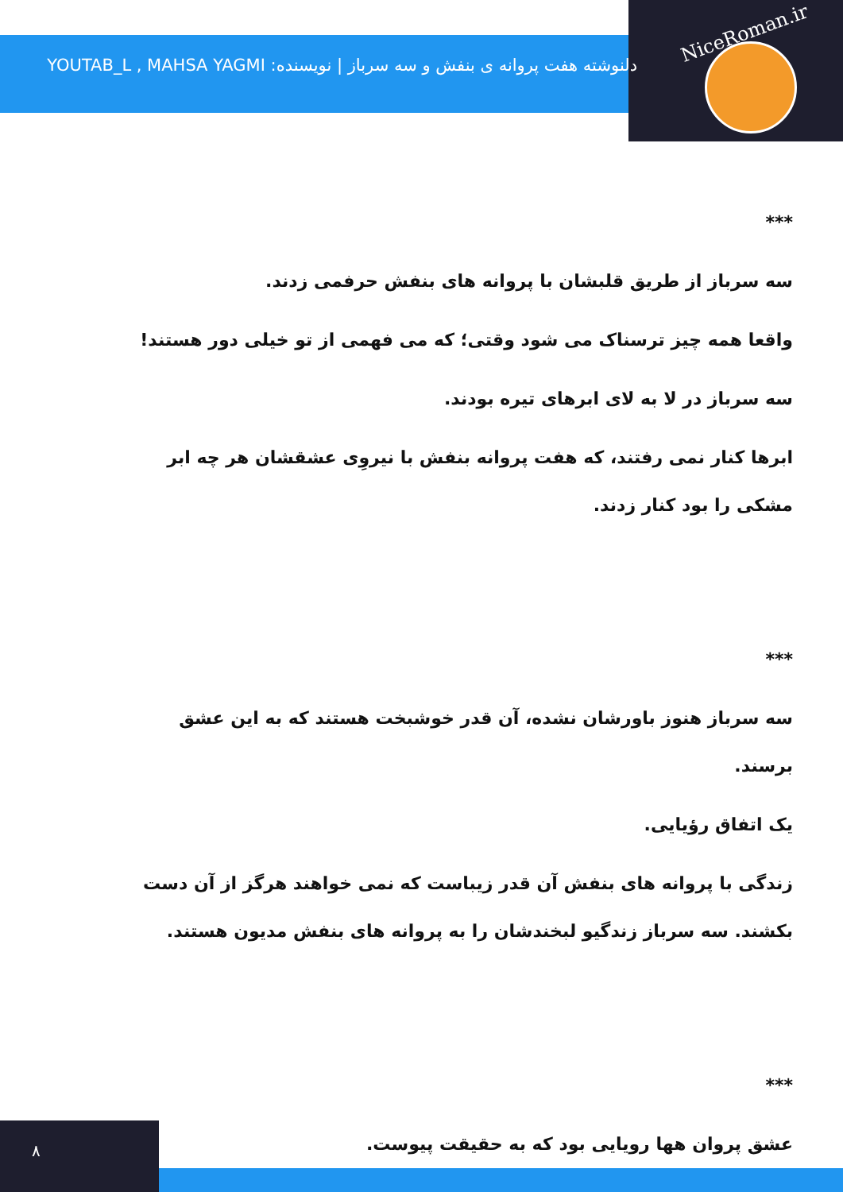NiceRoman.ir
دلنوشته هفت پروانه ی بنفش و سه سرباز | نویسنده: YOUTAB_L , MAHSA YAGMI
***
سه سرباز از طریق قلبشان با پروانه های بنفش حرفمی زدند.
واقعا همه چیز ترسناک می شود وقتی؛ که می فهمی از تو خیلی دور هستند!
سه سرباز در لا به لای ابرهای تیره بودند.
ابرها کنار نمی رفتند، که هفت پروانه بنفش با نیروِی عشقشان هر چه ابر مشکی را بود کنار زدند.
***
سه سرباز هنوز باورشان نشده، آن قدر خوشبخت هستند که به این عشق برسند.
یک اتفاق رؤیایی.
زندگی با پروانه های بنفش آن قدر زیباست که نمی خواهند هرگز از آن دست بکشند. سه سرباز زندگیو لبخندشان را به پروانه های بنفش مدیون هستند.
***
عشق پروان هها رویایی بود که به حقیقت پیوست.
۸